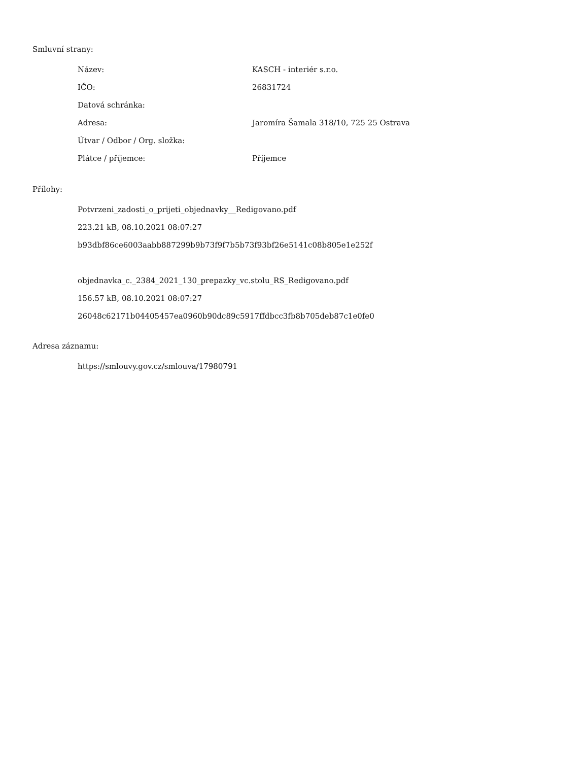Smluvní strany:
| Název: | KASCH - interiér s.r.o. |
| IČO: | 26831724 |
| Datová schránka: | |
| Adresa: | Jaromíra Šamala 318/10, 725 25 Ostrava |
| Útvar / Odbor / Org. složka: | |
| Plátce / příjemce: | Příjemce |
Přílohy:
Potvrzeni_zadosti_o_prijeti_objednavky__Redigovano.pdf
223.21 kB, 08.10.2021 08:07:27
b93dbf86ce6003aabb887299b9b73f9f7b5b73f93bf26e5141c08b805e1e252f
objednavka_c._2384_2021_130_prepazky_vc.stolu_RS_Redigovano.pdf
156.57 kB, 08.10.2021 08:07:27
26048c62171b04405457ea0960b90dc89c5917ffdbcc3fb8b705deb87c1e0fe0
Adresa záznamu:
https://smlouvy.gov.cz/smlouva/17980791